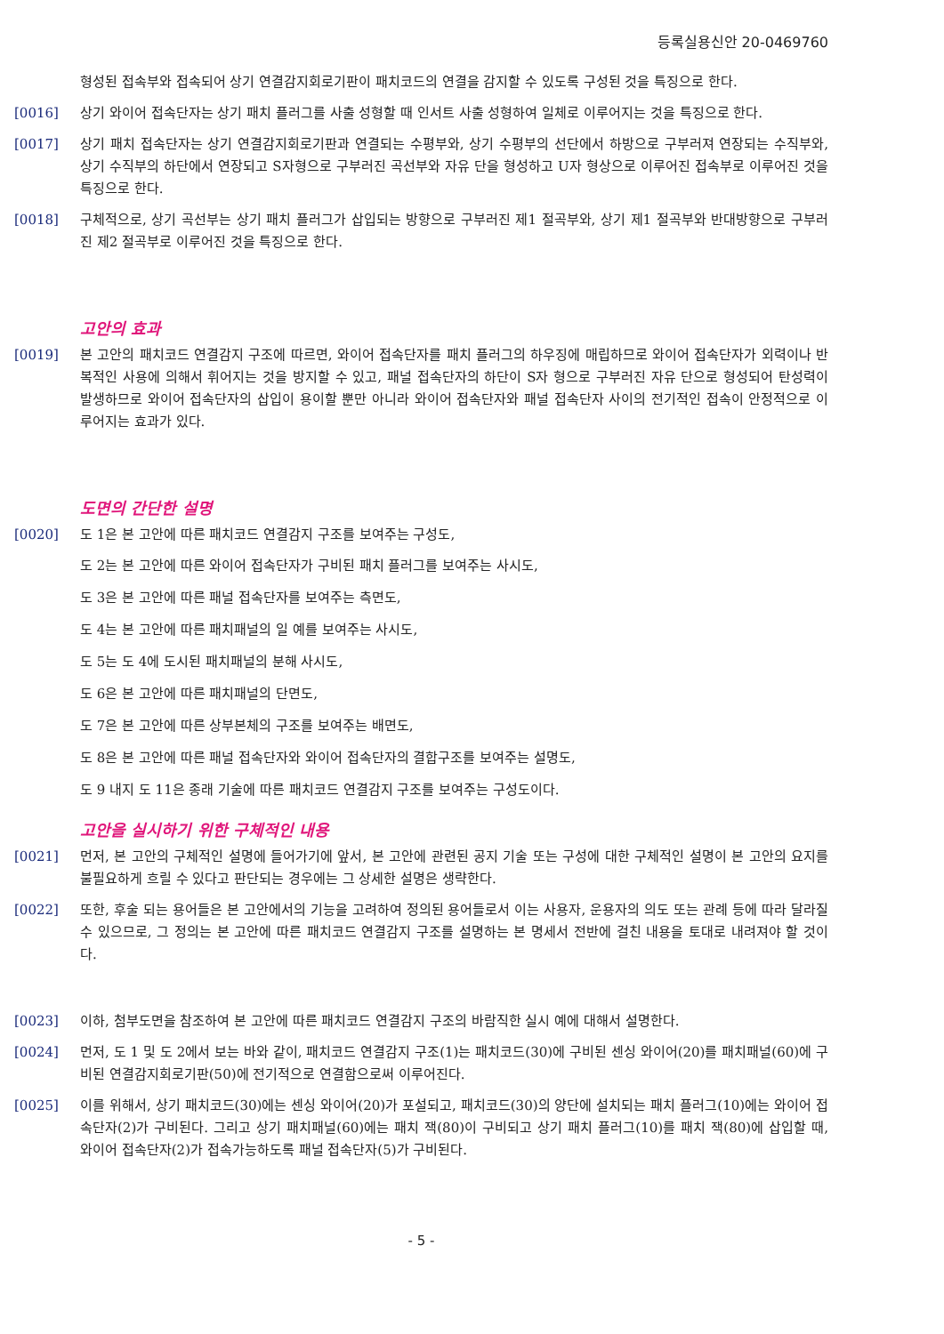등록실용신안 20-0469760
형성된 접속부와 접속되어 상기 연결감지회로기판이 패치코드의 연결을 감지할 수 있도록 구성된 것을 특징으로 한다.
[0016] 상기 와이어 접속단자는 상기 패치 플러그를 사출 성형할 때 인서트 사출 성형하여 일체로 이루어지는 것을 특징으로 한다.
[0017] 상기 패치 접속단자는 상기 연결감지회로기판과 연결되는 수평부와, 상기 수평부의 선단에서 하방으로 구부러져 연장되는 수직부와, 상기 수직부의 하단에서 연장되고 S자형으로 구부러진 곡선부와 자유 단을 형성하고 U자 형상으로 이루어진 접속부로 이루어진 것을 특징으로 한다.
[0018] 구체적으로, 상기 곡선부는 상기 패치 플러그가 삽입되는 방향으로 구부러진 제1 절곡부와, 상기 제1 절곡부와 반대방향으로 구부러진 제2 절곡부로 이루어진 것을 특징으로 한다.
고안의 효과
[0019] 본 고안의 패치코드 연결감지 구조에 따르면, 와이어 접속단자를 패치 플러그의 하우징에 매립하므로 와이어 접속단자가 외력이나 반복적인 사용에 의해서 휘어지는 것을 방지할 수 있고, 패널 접속단자의 하단이 S자 형으로 구부러진 자유 단으로 형성되어 탄성력이 발생하므로 와이어 접속단자의 삽입이 용이할 뿐만 아니라 와이어 접속단자와 패널 접속단자 사이의 전기적인 접속이 안정적으로 이루어지는 효과가 있다.
도면의 간단한 설명
[0020] 도 1은 본 고안에 따른 패치코드 연결감지 구조를 보여주는 구성도,
도 2는 본 고안에 따른 와이어 접속단자가 구비된 패치 플러그를 보여주는 사시도,
도 3은 본 고안에 따른 패널 접속단자를 보여주는 측면도,
도 4는 본 고안에 따른 패치패널의 일 예를 보여주는 사시도,
도 5는 도 4에 도시된 패치패널의 분해 사시도,
도 6은 본 고안에 따른 패치패널의 단면도,
도 7은 본 고안에 따른 상부본체의 구조를 보여주는 배면도,
도 8은 본 고안에 따른 패널 접속단자와 와이어 접속단자의 결합구조를 보여주는 설명도,
도 9 내지 도 11은 종래 기술에 따른 패치코드 연결감지 구조를 보여주는 구성도이다.
고안을 실시하기 위한 구체적인 내용
[0021] 먼저, 본 고안의 구체적인 설명에 들어가기에 앞서, 본 고안에 관련된 공지 기술 또는 구성에 대한 구체적인 설명이 본 고안의 요지를 불필요하게 흐릴 수 있다고 판단되는 경우에는 그 상세한 설명은 생략한다.
[0022] 또한, 후술 되는 용어들은 본 고안에서의 기능을 고려하여 정의된 용어들로서 이는 사용자, 운용자의 의도 또는 관례 등에 따라 달라질 수 있으므로, 그 정의는 본 고안에 따른 패치코드 연결감지 구조를 설명하는 본 명세서 전반에 걸친 내용을 토대로 내려져야 할 것이다.
[0023] 이하, 첨부도면을 참조하여 본 고안에 따른 패치코드 연결감지 구조의 바람직한 실시 예에 대해서 설명한다.
[0024] 먼저, 도 1 및 도 2에서 보는 바와 같이, 패치코드 연결감지 구조(1)는 패치코드(30)에 구비된 센싱 와이어(20)를 패치패널(60)에 구비된 연결감지회로기판(50)에 전기적으로 연결함으로써 이루어진다.
[0025] 이를 위해서, 상기 패치코드(30)에는 센싱 와이어(20)가 포설되고, 패치코드(30)의 양단에 설치되는 패치 플러그(10)에는 와이어 접속단자(2)가 구비된다. 그리고 상기 패치패널(60)에는 패치 잭(80)이 구비되고 상기 패치 플러그(10)를 패치 잭(80)에 삽입할 때, 와이어 접속단자(2)가 접속가능하도록 패널 접속단자(5)가 구비된다.
- 5 -